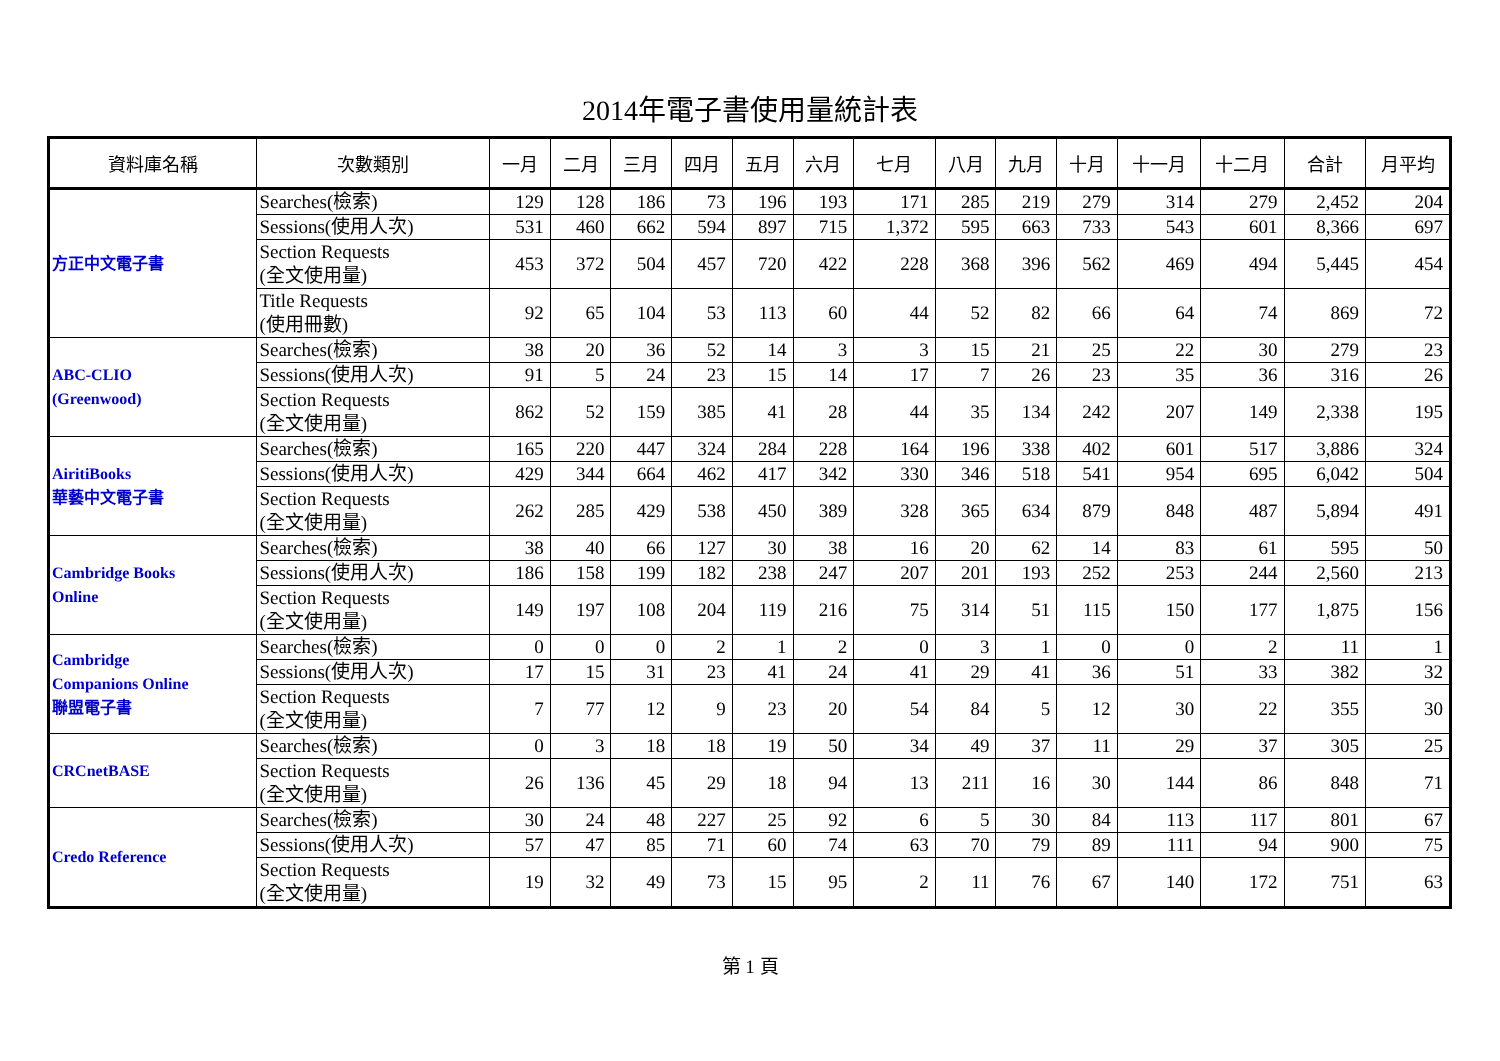2014年電子書使用量統計表
| 資料庫名稱 | 次數類別 | 一月 | 二月 | 三月 | 四月 | 五月 | 六月 | 七月 | 八月 | 九月 | 十月 | 十一月 | 十二月 | 合計 | 月平均 |
| --- | --- | --- | --- | --- | --- | --- | --- | --- | --- | --- | --- | --- | --- | --- | --- |
| 方正中文電子書 | Searches(檢索) | 129 | 128 | 186 | 73 | 196 | 193 | 171 | 285 | 219 | 279 | 314 | 279 | 2,452 | 204 |
| | Sessions(使用人次) | 531 | 460 | 662 | 594 | 897 | 715 | 1,372 | 595 | 663 | 733 | 543 | 601 | 8,366 | 697 |
| | Section Requests (全文使用量) | 453 | 372 | 504 | 457 | 720 | 422 | 228 | 368 | 396 | 562 | 469 | 494 | 5,445 | 454 |
| | Title Requests (使用冊數) | 92 | 65 | 104 | 53 | 113 | 60 | 44 | 52 | 82 | 66 | 64 | 74 | 869 | 72 |
| ABC-CLIO (Greenwood) | Searches(檢索) | 38 | 20 | 36 | 52 | 14 | 3 | 3 | 15 | 21 | 25 | 22 | 30 | 279 | 23 |
| | Sessions(使用人次) | 91 | 5 | 24 | 23 | 15 | 14 | 17 | 7 | 26 | 23 | 35 | 36 | 316 | 26 |
| | Section Requests (全文使用量) | 862 | 52 | 159 | 385 | 41 | 28 | 44 | 35 | 134 | 242 | 207 | 149 | 2,338 | 195 |
| AiritiBooks 華藝中文電子書 | Searches(檢索) | 165 | 220 | 447 | 324 | 284 | 228 | 164 | 196 | 338 | 402 | 601 | 517 | 3,886 | 324 |
| | Sessions(使用人次) | 429 | 344 | 664 | 462 | 417 | 342 | 330 | 346 | 518 | 541 | 954 | 695 | 6,042 | 504 |
| | Section Requests (全文使用量) | 262 | 285 | 429 | 538 | 450 | 389 | 328 | 365 | 634 | 879 | 848 | 487 | 5,894 | 491 |
| Cambridge Books Online | Searches(檢索) | 38 | 40 | 66 | 127 | 30 | 38 | 16 | 20 | 62 | 14 | 83 | 61 | 595 | 50 |
| | Sessions(使用人次) | 186 | 158 | 199 | 182 | 238 | 247 | 207 | 201 | 193 | 252 | 253 | 244 | 2,560 | 213 |
| | Section Requests (全文使用量) | 149 | 197 | 108 | 204 | 119 | 216 | 75 | 314 | 51 | 115 | 150 | 177 | 1,875 | 156 |
| Cambridge Companions Online 聯盟電子書 | Searches(檢索) | 0 | 0 | 0 | 2 | 1 | 2 | 0 | 3 | 1 | 0 | 0 | 2 | 11 | 1 |
| | Sessions(使用人次) | 17 | 15 | 31 | 23 | 41 | 24 | 41 | 29 | 41 | 36 | 51 | 33 | 382 | 32 |
| | Section Requests (全文使用量) | 7 | 77 | 12 | 9 | 23 | 20 | 54 | 84 | 5 | 12 | 30 | 22 | 355 | 30 |
| CRCnetBASE | Searches(檢索) | 0 | 3 | 18 | 18 | 19 | 50 | 34 | 49 | 37 | 11 | 29 | 37 | 305 | 25 |
| | Section Requests (全文使用量) | 26 | 136 | 45 | 29 | 18 | 94 | 13 | 211 | 16 | 30 | 144 | 86 | 848 | 71 |
| Credo Reference | Searches(檢索) | 30 | 24 | 48 | 227 | 25 | 92 | 6 | 5 | 30 | 84 | 113 | 117 | 801 | 67 |
| | Sessions(使用人次) | 57 | 47 | 85 | 71 | 60 | 74 | 63 | 70 | 79 | 89 | 111 | 94 | 900 | 75 |
| | Section Requests (全文使用量) | 19 | 32 | 49 | 73 | 15 | 95 | 2 | 11 | 76 | 67 | 140 | 172 | 751 | 63 |
第 1 頁